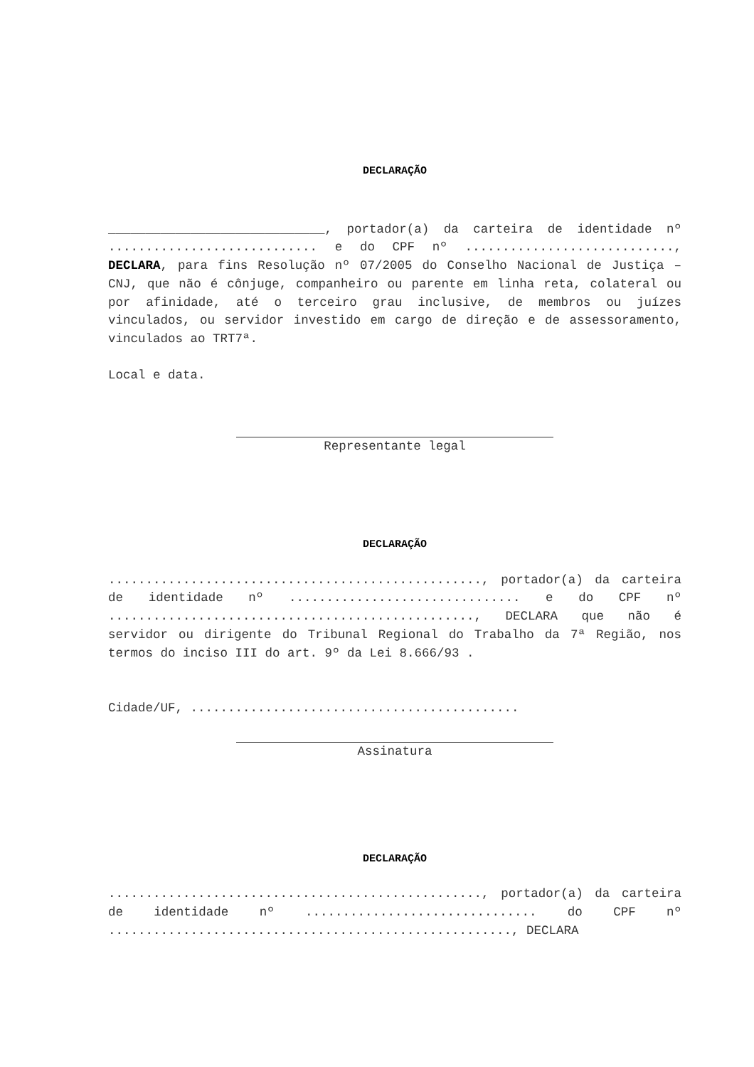DECLARAÇÃO
_____________________________, portador(a) da carteira de identidade nº ............................ e do CPF nº ............................, DECLARA, para fins Resolução nº 07/2005 do Conselho Nacional de Justiça – CNJ, que não é cônjuge, companheiro ou parente em linha reta, colateral ou por afinidade, até o terceiro grau inclusive, de membros ou juízes vinculados, ou servidor investido em cargo de direção e de assessoramento, vinculados ao TRT7ª.
Local e data.
Representante legal
DECLARAÇÃO
.................................................., portador(a) da carteira de identidade nº ............................... e do CPF nº ................................................., DECLARA que não é servidor ou dirigente do Tribunal Regional do Trabalho da 7ª Região, nos termos do inciso III do art. 9º da Lei 8.666/93 .
Cidade/UF, ............................................
Assinatura
DECLARAÇÃO
.................................................., portador(a) da carteira de identidade nº ............................... do CPF nº ......................................................, DECLARA